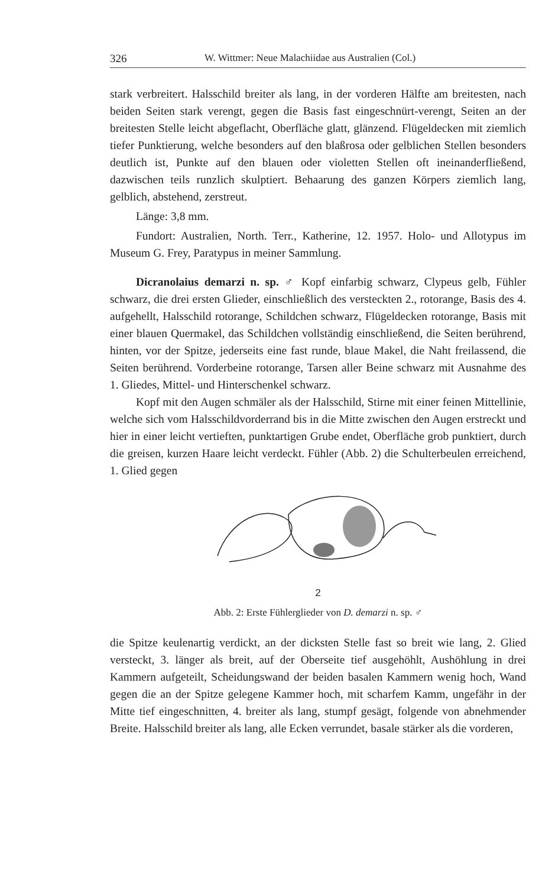326 W. Wittmer: Neue Malachiidae aus Australien (Col.)
stark verbreitert. Halsschild breiter als lang, in der vorderen Hälfte am breitesten, nach beiden Seiten stark verengt, gegen die Basis fast eingeschnürt-verengt, Seiten an der breitesten Stelle leicht abgeflacht, Oberfläche glatt, glänzend. Flügeldecken mit ziemlich tiefer Punktierung, welche besonders auf den blaßrosa oder gelblichen Stellen besonders deutlich ist, Punkte auf den blauen oder violetten Stellen oft ineinanderfließend, dazwischen teils runzlich skulptiert. Behaarung des ganzen Körpers ziemlich lang, gelblich, abstehend, zerstreut.
Länge: 3,8 mm.
Fundort: Australien, North. Terr., Katherine, 12. 1957. Holo- und Allotypus im Museum G. Frey, Paratypus in meiner Sammlung.
Dicranolaius demarzi n. sp. ♂ Kopf einfarbig schwarz, Clypeus gelb, Fühler schwarz, die drei ersten Glieder, einschließlich des versteckten 2., rotorange, Basis des 4. aufgehellt, Halsschild rotorange, Schildchen schwarz, Flügeldecken rotorange, Basis mit einer blauen Quermakel, das Schildchen vollständig einschließend, die Seiten berührend, hinten, vor der Spitze, jederseits eine fast runde, blaue Makel, die Naht freilassend, die Seiten berührend. Vorderbeine rotorange, Tarsen aller Beine schwarz mit Ausnahme des 1. Gliedes, Mittel- und Hinterschenkel schwarz.
Kopf mit den Augen schmäler als der Halsschild, Stirne mit einer feinen Mittellinie, welche sich vom Halsschildvorderrand bis in die Mitte zwischen den Augen erstreckt und hier in einer leicht vertieften, punktartigen Grube endet, Oberfläche grob punktiert, durch die greisen, kurzen Haare leicht verdeckt. Fühler (Abb. 2) die Schulterbeulen erreichend, 1. Glied gegen
2
Abb. 2: Erste Fühlerglieder von D. demarzi n. sp. ♂
die Spitze keulenartig verdickt, an der dicksten Stelle fast so breit wie lang, 2. Glied versteckt, 3. länger als breit, auf der Oberseite tief ausgehöhlt, Aushöhlung in drei Kammern aufgeteilt, Scheidungswand der beiden basalen Kammern wenig hoch, Wand gegen die an der Spitze gelegene Kammer hoch, mit scharfem Kamm, ungefähr in der Mitte tief eingeschnitten, 4. breiter als lang, stumpf gesägt, folgende von abnehmender Breite. Halsschild breiter als lang, alle Ecken verrundet, basale stärker als die vorderen,